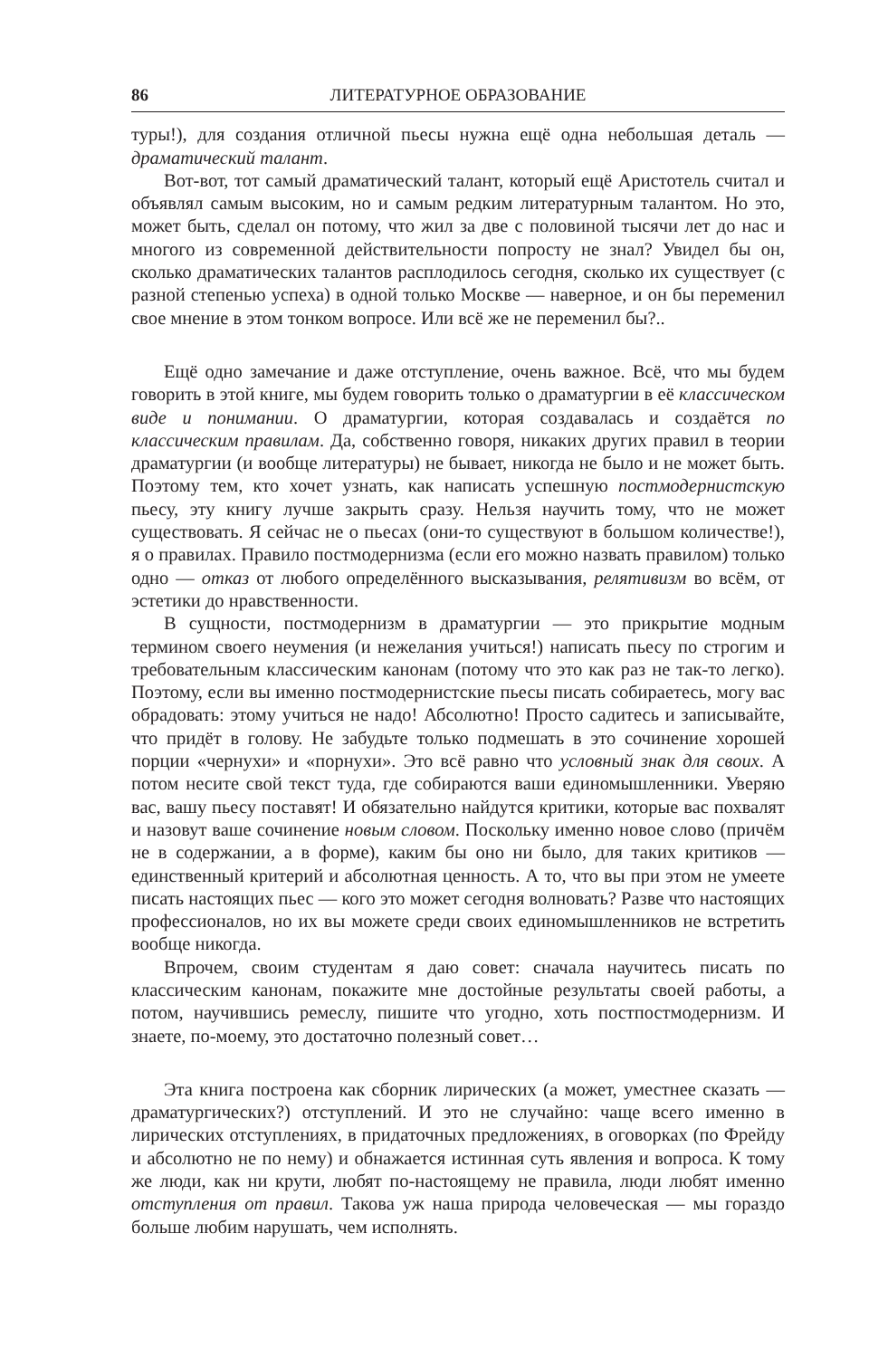86 ЛИТЕРАТУРНОЕ ОБРАЗОВАНИЕ
туры!), для создания отличной пьесы нужна ещё одна небольшая деталь — драматический талант.
Вот-вот, тот самый драматический талант, который ещё Аристотель считал и объявлял самым высоким, но и самым редким литературным талантом. Но это, может быть, сделал он потому, что жил за две с половиной тысячи лет до нас и многого из современной действительности попросту не знал? Увидел бы он, сколько драматических талантов расплодилось сегодня, сколько их существует (с разной степенью успеха) в одной только Москве — наверное, и он бы переменил свое мнение в этом тонком вопросе. Или всё же не переменил бы?..
Ещё одно замечание и даже отступление, очень важное. Всё, что мы будем говорить в этой книге, мы будем говорить только о драматургии в её классическом виде и понимании. О драматургии, которая создавалась и создаётся по классическим правилам. Да, собственно говоря, никаких других правил в теории драматургии (и вообще литературы) не бывает, никогда не было и не может быть. Поэтому тем, кто хочет узнать, как написать успешную постмодернистскую пьесу, эту книгу лучше закрыть сразу. Нельзя научить тому, что не может существовать. Я сейчас не о пьесах (они-то существуют в большом количестве!), я о правилах. Правило постмодернизма (если его можно назвать правилом) только одно — отказ от любого определённого высказывания, релятивизм во всём, от эстетики до нравственности.
В сущности, постмодернизм в драматургии — это прикрытие модным термином своего неумения (и нежелания учиться!) написать пьесу по строгим и требовательным классическим канонам (потому что это как раз не так-то легко). Поэтому, если вы именно постмодернистские пьесы писать собираетесь, могу вас обрадовать: этому учиться не надо! Абсолютно! Просто садитесь и записывайте, что придёт в голову. Не забудьте только подмешать в это сочинение хорошей порции «чернухи» и «порнухи». Это всё равно что условный знак для своих. А потом несите свой текст туда, где собираются ваши единомышленники. Уверяю вас, вашу пьесу поставят! И обязательно найдутся критики, которые вас похвалят и назовут ваше сочинение новым словом. Поскольку именно новое слово (причём не в содержании, а в форме), каким бы оно ни было, для таких критиков — единственный критерий и абсолютная ценность. А то, что вы при этом не умеете писать настоящих пьес — кого это может сегодня волновать? Разве что настоящих профессионалов, но их вы можете среди своих единомышленников не встретить вообще никогда.
Впрочем, своим студентам я даю совет: сначала научитесь писать по классическим канонам, покажите мне достойные результаты своей работы, а потом, научившись ремеслу, пишите что угодно, хоть постпостмодернизм. И знаете, по-моему, это достаточно полезный совет…
Эта книга построена как сборник лирических (а может, уместнее сказать — драматургических?) отступлений. И это не случайно: чаще всего именно в лирических отступлениях, в придаточных предложениях, в оговорках (по Фрейду и абсолютно не по нему) и обнажается истинная суть явления и вопроса. К тому же люди, как ни крути, любят по-настоящему не правила, люди любят именно отступления от правил. Такова уж наша природа человеческая — мы гораздо больше любим нарушать, чем исполнять.